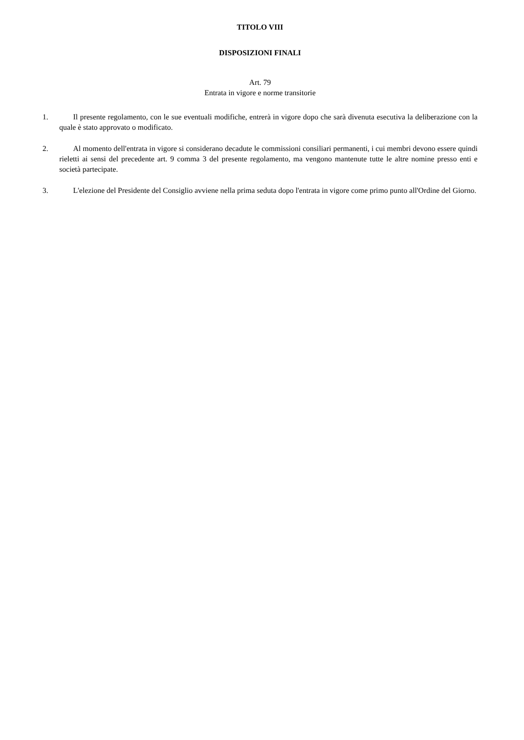TITOLO VIII
DISPOSIZIONI FINALI
Art. 79
Entrata in vigore e norme transitorie
1. Il presente regolamento, con le sue eventuali modifiche, entrerà in vigore dopo che sarà divenuta esecutiva la deliberazione con la quale è stato approvato o modificato.
2. Al momento dell'entrata in vigore si considerano decadute le commissioni consiliari permanenti, i cui membri devono essere quindi rieletti ai sensi del precedente art. 9 comma 3 del presente regolamento, ma vengono mantenute tutte le altre nomine presso enti e società partecipate.
3. L'elezione del Presidente del Consiglio avviene nella prima seduta dopo l'entrata in vigore come primo punto all'Ordine del Giorno.